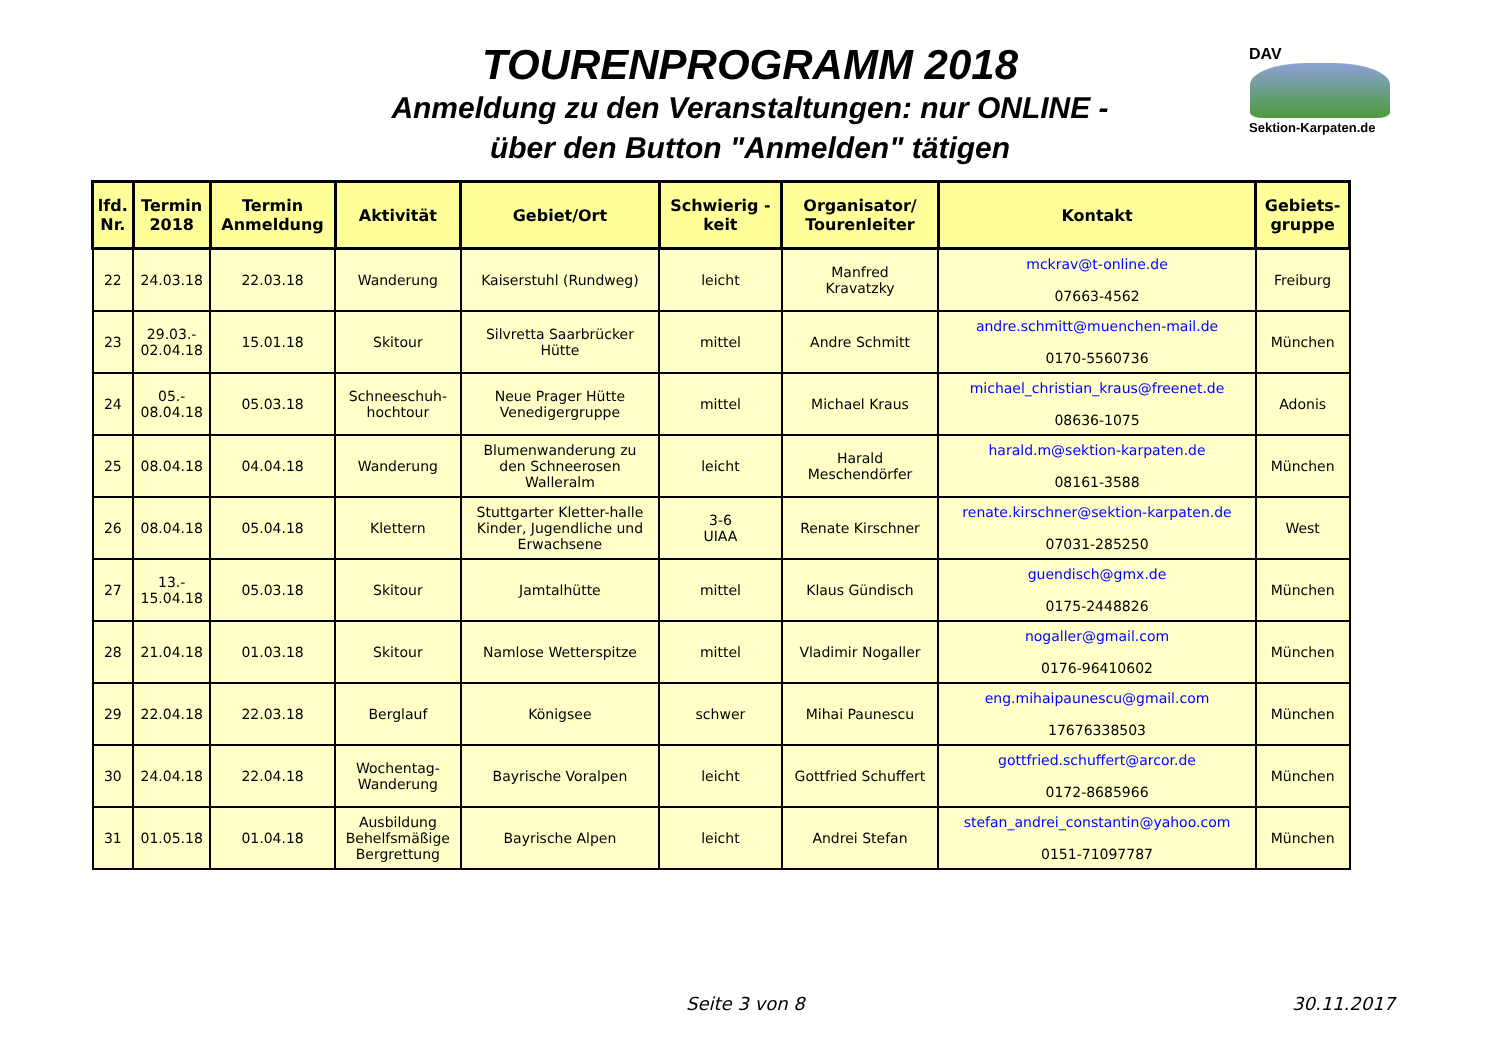TOURENPROGRAMM 2018
Anmeldung zu den Veranstaltungen: nur ONLINE -
über den Button "Anmelden" tätigen
DAV
Sektion-Karpaten.de
| lfd. Nr. | Termin 2018 | Termin Anmeldung | Aktivität | Gebiet/Ort | Schwierig - keit | Organisator/ Tourenleiter | Kontakt | Gebiets- gruppe |
| --- | --- | --- | --- | --- | --- | --- | --- | --- |
| 22 | 24.03.18 | 22.03.18 | Wanderung | Kaiserstuhl (Rundweg) | leicht | Manfred Kravatzky | mckrav@t-online.de 07663-4562 | Freiburg |
| 23 | 29.03.- 02.04.18 | 15.01.18 | Skitour | Silvretta Saarbrücker Hütte | mittel | Andre Schmitt | andre.schmitt@muenchen-mail.de 0170-5560736 | München |
| 24 | 05.- 08.04.18 | 05.03.18 | Schneeschuh- hochtour | Neue Prager Hütte Venedigergruppe | mittel | Michael Kraus | michael_christian_kraus@freenet.de 08636-1075 | Adonis |
| 25 | 08.04.18 | 04.04.18 | Wanderung | Blumenwanderung zu den Schneerosen Walleralm | leicht | Harald Meschendörfer | harald.m@sektion-karpaten.de 08161-3588 | München |
| 26 | 08.04.18 | 05.04.18 | Klettern | Stuttgarter Kletter-halle Kinder, Jugendliche und Erwachsene | 3-6 UIAA | Renate Kirschner | renate.kirschner@sektion-karpaten.de 07031-285250 | West |
| 27 | 13.- 15.04.18 | 05.03.18 | Skitour | Jamtalhütte | mittel | Klaus Gündisch | guendisch@gmx.de 0175-2448826 | München |
| 28 | 21.04.18 | 01.03.18 | Skitour | Namlose Wetterspitze | mittel | Vladimir Nogaller | nogaller@gmail.com 0176-96410602 | München |
| 29 | 22.04.18 | 22.03.18 | Berglauf | Königsee | schwer | Mihai Paunescu | eng.mihaipaunescu@gmail.com 17676338503 | München |
| 30 | 24.04.18 | 22.04.18 | Wochentag- Wanderung | Bayrische Voralpen | leicht | Gottfried Schuffert | gottfried.schuffert@arcor.de 0172-8685966 | München |
| 31 | 01.05.18 | 01.04.18 | Ausbildung Behelfsmäßige Bergrettung | Bayrische Alpen | leicht | Andrei Stefan | stefan_andrei_constantin@yahoo.com 0151-71097787 | München |
Seite 3 von 8 30.11.2017